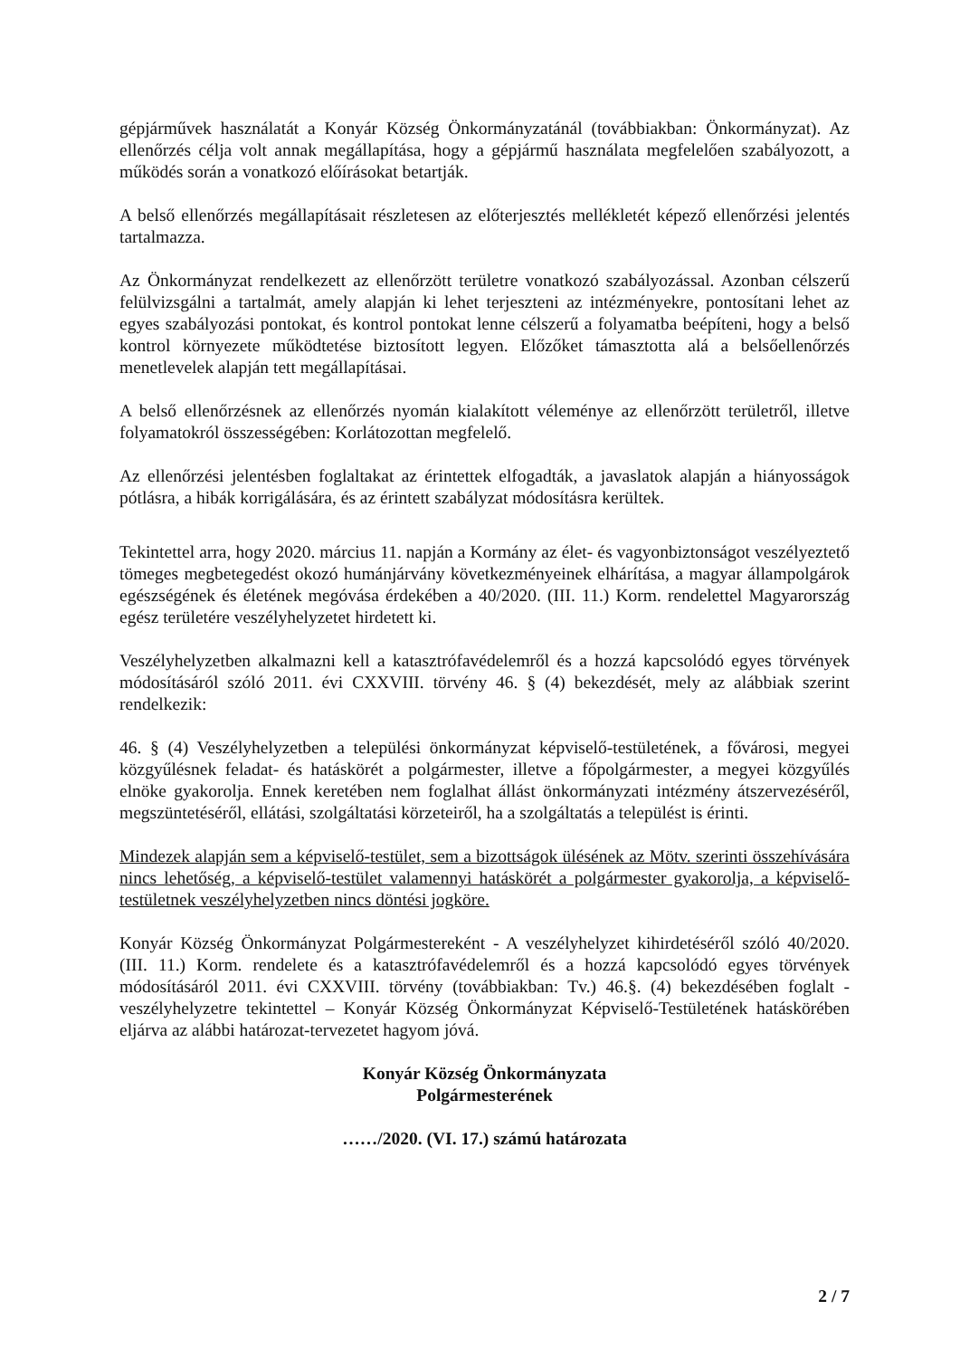gépjárművek használatát a Konyár Község Önkormányzatánál (továbbiakban: Önkormányzat). Az ellenőrzés célja volt annak megállapítása, hogy a gépjármű használata megfelelően szabályozott, a működés során a vonatkozó előírásokat betartják.
A belső ellenőrzés megállapításait részletesen az előterjesztés mellékletét képező ellenőrzési jelentés tartalmazza.
Az Önkormányzat rendelkezett az ellenőrzött területre vonatkozó szabályozással. Azonban célszerű felülvizsgálni a tartalmát, amely alapján ki lehet terjeszteni az intézményekre, pontosítani lehet az egyes szabályozási pontokat, és kontrol pontokat lenne célszerű a folyamatba beépíteni, hogy a belső kontrol környezete működtetése biztosított legyen. Előzőket támasztotta alá a belsőellenőrzés menetlevelek alapján tett megállapításai.
A belső ellenőrzésnek az ellenőrzés nyomán kialakított véleménye az ellenőrzött területről, illetve folyamatokról összességében: Korlátozottan megfelelő.
Az ellenőrzési jelentésben foglaltakat az érintettek elfogadták, a javaslatok alapján a hiányosságok pótlásra, a hibák korrigálására, és az érintett szabályzat módosításra kerültek.
Tekintettel arra, hogy 2020. március 11. napján a Kormány az élet- és vagyonbiztonságot veszélyeztető tömeges megbetegedést okozó humánjárvány következményeinek elhárítása, a magyar állampolgárok egészségének és életének megóvása érdekében a 40/2020. (III. 11.) Korm. rendelettel Magyarország egész területére veszélyhelyzetet hirdetett ki.
Veszélyhelyzetben alkalmazni kell a katasztrófavédelemről és a hozzá kapcsolódó egyes törvények módosításáról szóló 2011. évi CXXVIII. törvény 46. § (4) bekezdését, mely az alábbiak szerint rendelkezik:
46. § (4) Veszélyhelyzetben a települési önkormányzat képviselő-testületének, a fővárosi, megyei közgyűlésnek feladat- és hatáskörét a polgármester, illetve a főpolgármester, a megyei közgyűlés elnöke gyakorolja. Ennek keretében nem foglalhat állást önkormányzati intézmény átszervezéséről, megszüntetéséről, ellátási, szolgáltatási körzeteiről, ha a szolgáltatás a települést is érinti.
Mindezek alapján sem a képviselő-testület, sem a bizottságok ülésének az Mötv. szerinti összehívására nincs lehetőség, a képviselő-testület valamennyi hatáskörét a polgármester gyakorolja, a képviselő-testületnek veszélyhelyzetben nincs döntési jogköre.
Konyár Község Önkormányzat Polgármestereként - A veszélyhelyzet kihirdetéséről szóló 40/2020. (III. 11.) Korm. rendelete és a katasztrófavédelemről és a hozzá kapcsolódó egyes törvények módosításáról 2011. évi CXXVIII. törvény (továbbiakban: Tv.) 46.§. (4) bekezdésében foglalt -veszélyhelyzetre tekintettel – Konyár Község Önkormányzat Képviselő-Testületének hatáskörében eljárva az alábbi határozat-tervezetet hagyom jóvá.
Konyár Község Önkormányzata
Polgármesterének
……/2020. (VI. 17.) számú határozata
2 / 7